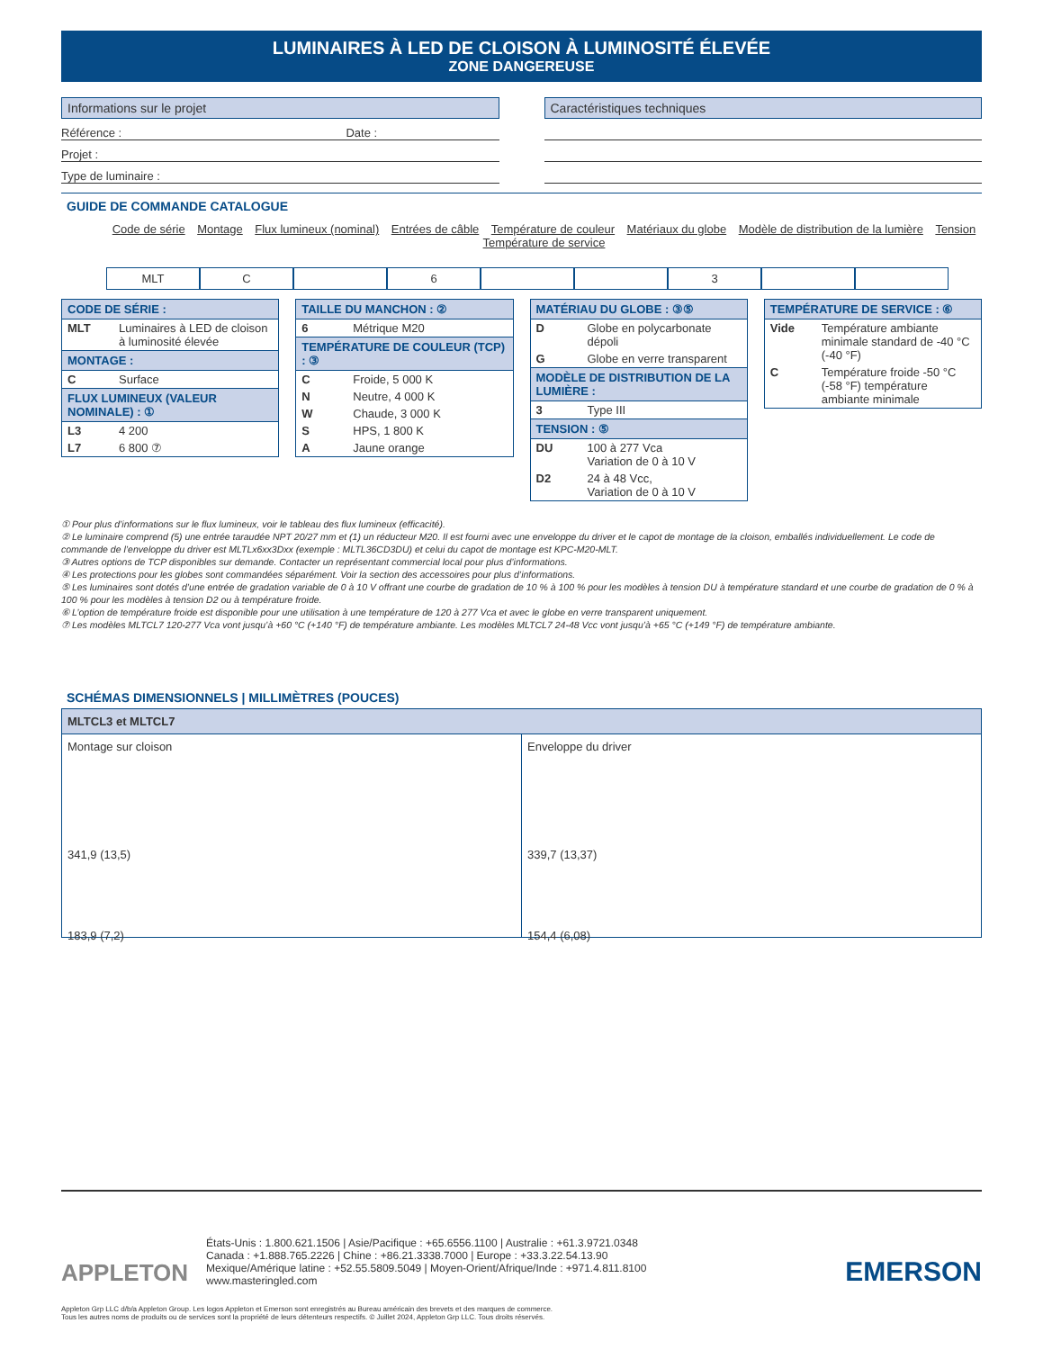LUMINAIRES À LED DE CLOISON À LUMINOSITÉ ÉLEVÉE
ZONE DANGEREUSE
Informations sur le projet
Référence : Date :
Projet :
Type de luminaire :
Caractéristiques techniques
GUIDE DE COMMANDE CATALOGUE
Code de série Montage Flux lumineux (nominal) Entrées de câble Température de couleur Matériaux du globe Modèle de distribution de la lumière Tension Température de service
MLT C 6 3
| CODE DE SÉRIE : | |
| --- | --- |
| MLT | Luminaires à LED de cloison à luminosité élevée |
| MONTAGE : | |
| C | Surface |
| FLUX LUMINEUX (VALEUR NOMINALE) : ① | |
| L3 | 4 200 |
| L7 | 6 800 ⑦ |
| TAILLE DU MANCHON : ② | |
| --- | --- |
| 6 | Métrique M20 |
| TEMPÉRATURE DE COULEUR (TCP) : ③ | |
| C | Froide, 5 000 K |
| N | Neutre, 4 000 K |
| W | Chaude, 3 000 K |
| S | HPS, 1 800 K |
| A | Jaune orange |
| MATÉRIAU DU GLOBE : ③⑤ | |
| --- | --- |
| D | Globe en polycarbonate dépoli |
| G | Globe en verre transparent |
| MODÈLE DE DISTRIBUTION DE LA LUMIÈRE : | |
| 3 | Type III |
| TENSION : ⑤ | |
| DU | 100 à 277 Vca Variation de 0 à 10 V |
| D2 | 24 à 48 Vcc, Variation de 0 à 10 V |
| TEMPÉRATURE DE SERVICE : ⑥ | |
| --- | --- |
| Vide | Température ambiante minimale standard de -40 °C (-40 °F) |
| C | Température froide -50 °C (-58 °F) température ambiante minimale |
① Pour plus d’informations sur le flux lumineux, voir le tableau des flux lumineux (efficacité).
② Le luminaire comprend (5) une entrée taraudée NPT 20/27 mm et (1) un réducteur M20. Il est fourni avec une enveloppe du driver et le capot de montage de la cloison, emballés individuellement. Le code de commande de l’enveloppe du driver est MLTLx6xx3Dxx (exemple : MLTL36CD3DU) et celui du capot de montage est KPC-M20-MLT.
③ Autres options de TCP disponibles sur demande. Contacter un représentant commercial local pour plus d’informations.
④ Les protections pour les globes sont commandées séparément. Voir la section des accessoires pour plus d’informations.
⑤ Les luminaires sont dotés d’une entrée de gradation variable de 0 à 10 V offrant une courbe de gradation de 10 % à 100 % pour les modèles à tension DU à température standard et une courbe de gradation de 0 % à 100 % pour les modèles à tension D2 ou à température froide.
⑥ L’option de température froide est disponible pour une utilisation à une température de 120 à 277 Vca et avec le globe en verre transparent uniquement.
⑦ Les modèles MLTCL7 120-277 Vca vont jusqu’à +60 °C (+140 °F) de température ambiante. Les modèles MLTCL7 24-48 Vcc vont jusqu’à +65 °C (+149 °F) de température ambiante.
SCHÉMAS DIMENSIONNELS | MILLIMÈTRES (POUCES)
MLTCL3 et MLTCL7
Montage sur cloison
341,9 (13,5)
183,9 (7,2)
Enveloppe du driver
339,7 (13,37)
154,4 (6,08)
APPLETON
États-Unis : 1.800.621.1506 | Asie/Pacifique : +65.6556.1100 | Australie : +61.3.9721.0348
Canada : +1.888.765.2226 | Chine : +86.21.3338.7000 | Europe : +33.3.22.54.13.90
Mexique/Amérique latine : +52.55.5809.5049 | Moyen-Orient/Afrique/Inde : +971.4.811.8100
www.masteringled.com
EMERSON
Appleton Grp LLC d/b/a Appleton Group. Les logos Appleton et Emerson sont enregistrés au Bureau américain des brevets et des marques de commerce.
Tous les autres noms de produits ou de services sont la propriété de leurs détenteurs respectifs. © Juillet 2024, Appleton Grp LLC. Tous droits réservés.